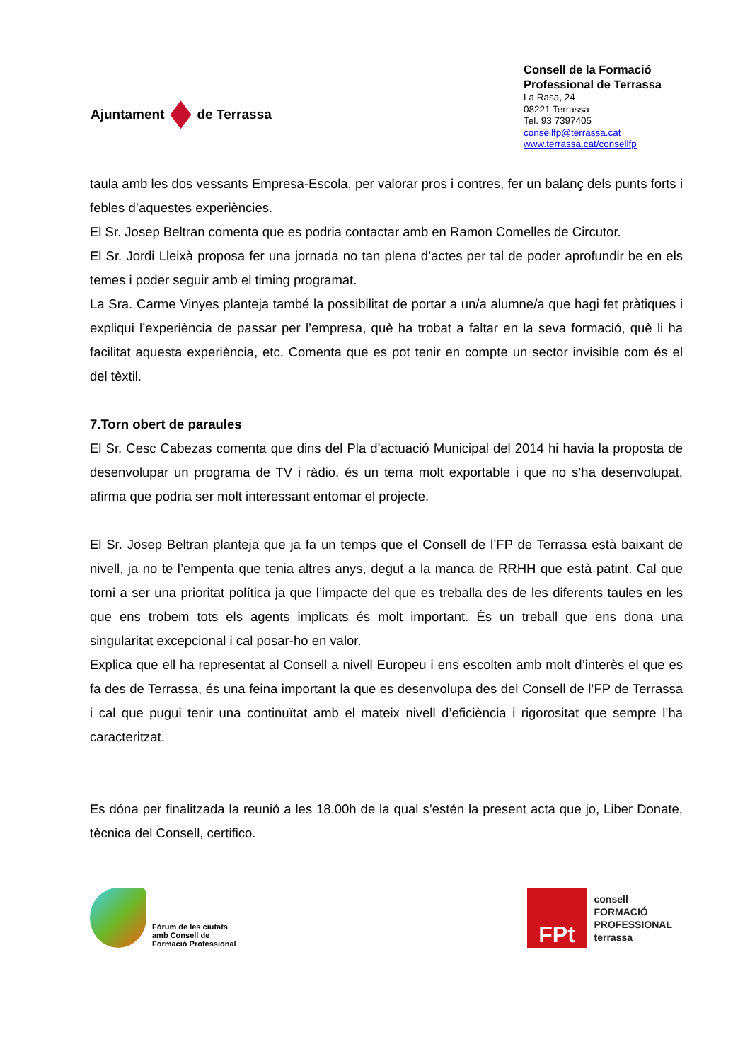Ajuntament
de Terrassa
Consell de la Formació
Professional de Terrassa
La Rasa, 24
08221 Terrassa
Tel. 93 7397405
consellfp@terrassa.cat
www.terrassa.cat/consellfp
taula amb les dos vessants Empresa-Escola, per valorar pros i contres, fer un balanç dels punts forts i febles d’aquestes experiències.
El Sr. Josep Beltran comenta que es podria contactar amb en Ramon Comelles de Circutor.
El Sr. Jordi Lleixà proposa fer una jornada no tan plena d’actes per tal de poder aprofundir be en els temes i poder seguir amb el timing programat.
La Sra. Carme Vinyes planteja també la possibilitat de portar a un/a alumne/a que hagi fet pràtiques i expliqui l’experiència de passar per l’empresa, què ha trobat a faltar en la seva formació, què li ha facilitat aquesta experiència, etc. Comenta que es pot tenir en compte un sector invisible com és el del tèxtil.
7.Torn obert de paraules
El Sr. Cesc Cabezas comenta que dins del Pla d’actuació Municipal del 2014 hi havia la proposta de desenvolupar un programa de TV i ràdio, és un tema molt exportable i que no s’ha desenvolupat, afirma que podria ser molt interessant entomar el projecte.
El Sr. Josep Beltran planteja que ja fa un temps que el Consell de l’FP de Terrassa està baixant de nivell, ja no te l’empenta que tenia altres anys, degut a la manca de RRHH que està patint. Cal que torni a ser una prioritat política ja que l’impacte del que es treballa des de les diferents taules en les que ens trobem tots els agents implicats és molt important. És un treball que ens dona una singularitat excepcional i cal posar-ho en valor.
Explica que ell ha representat al Consell a nivell Europeu i ens escolten amb molt d’interès el que es fa des de Terrassa, és una feina important la que es desenvolupa des del Consell de l’FP de Terrassa i cal que pugui tenir una continuïtat amb el mateix nivell d’eficiència i rigorositat que sempre l’ha caracteritzat.
Es dóna per finalitzada la reunió a les 18.00h de la qual s’estén la present acta que jo, Liber Donate, tècnica del Consell, certifico.
Fòrum de les ciutats
amb Consell de
Formació Professional
FPt
consell
FORMACIÓ
PROFESSIONAL
terrassa